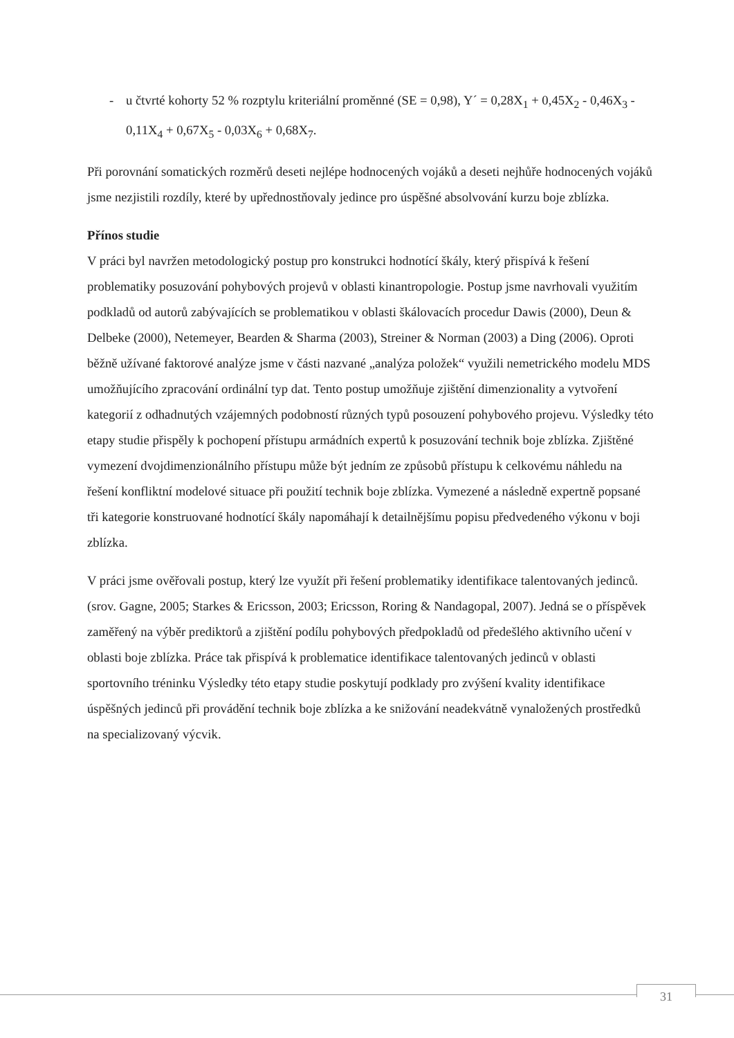- u čtvrté kohorty 52 % rozptylu kriteriální proměnné (SE = 0,98), Y´ = 0,28X<sub>1</sub> + 0,45X<sub>2</sub> - 0,46X<sub>3</sub> - 0,11X<sub>4</sub> + 0,67X<sub>5</sub> - 0,03X<sub>6</sub> + 0,68X<sub>7</sub>.
Při porovnání somatických rozměrů deseti nejlépe hodnocených vojáků a deseti nejhůře hodnocených vojáků jsme nezjistili rozdíly, které by upřednostňovaly jedince pro úspěšné absolvování kurzu boje zblízka.
Přínos studie
V práci byl navržen metodologický postup pro konstrukci hodnotící škály, který přispívá k řešení problematiky posuzování pohybových projevů v oblasti kinantropologie. Postup jsme navrhovali využitím podkladů od autorů zabývajících se problematikou v oblasti škálovacích procedur Dawis (2000), Deun & Delbeke (2000), Netemeyer, Bearden & Sharma (2003), Streiner & Norman (2003) a Ding (2006). Oproti běžně užívané faktorové analýze jsme v části nazvané „analýza položek“ využili nemetrického modelu MDS umožňujícího zpracování ordinální typ dat. Tento postup umožňuje zjištění dimenzionality a vytvoření kategorií z odhadnutých vzájemných podobností různých typů posouzení pohybového projevu. Výsledky této etapy studie přispěly k pochopení přístupu armádních expertů k posuzování technik boje zblízka. Zjištěné vymezení dvojdimenzionálního přístupu může být jedním ze způsobů přístupu k celkovému náhledu na řešení konfliktní modelové situace při použití technik boje zblízka. Vymezené a následně expertně popsané tři kategorie konstruované hodnotící škály napomáhají k detailnějšímu popisu předvedeného výkonu v boji zblízka.
V práci jsme ověřovali postup, který lze využít při řešení problematiky identifikace talentovaných jedinců. (srov. Gagne, 2005; Starkes & Ericsson, 2003; Ericsson, Roring & Nandagopal, 2007). Jedná se o příspěvek zaměřený na výběr prediktorů a zjištění podílu pohybových předpokladů od předešlého aktivního učení v oblasti boje zblízka. Práce tak přispívá k problematice identifikace talentovaných jedinců v oblasti sportovního tréninku Výsledky této etapy studie poskytují podklady pro zvýšení kvality identifikace úspěšných jedinců při provádění technik boje zblízka a ke snižování neadekvátně vynaložených prostředků na specializovaný výcvik.
31